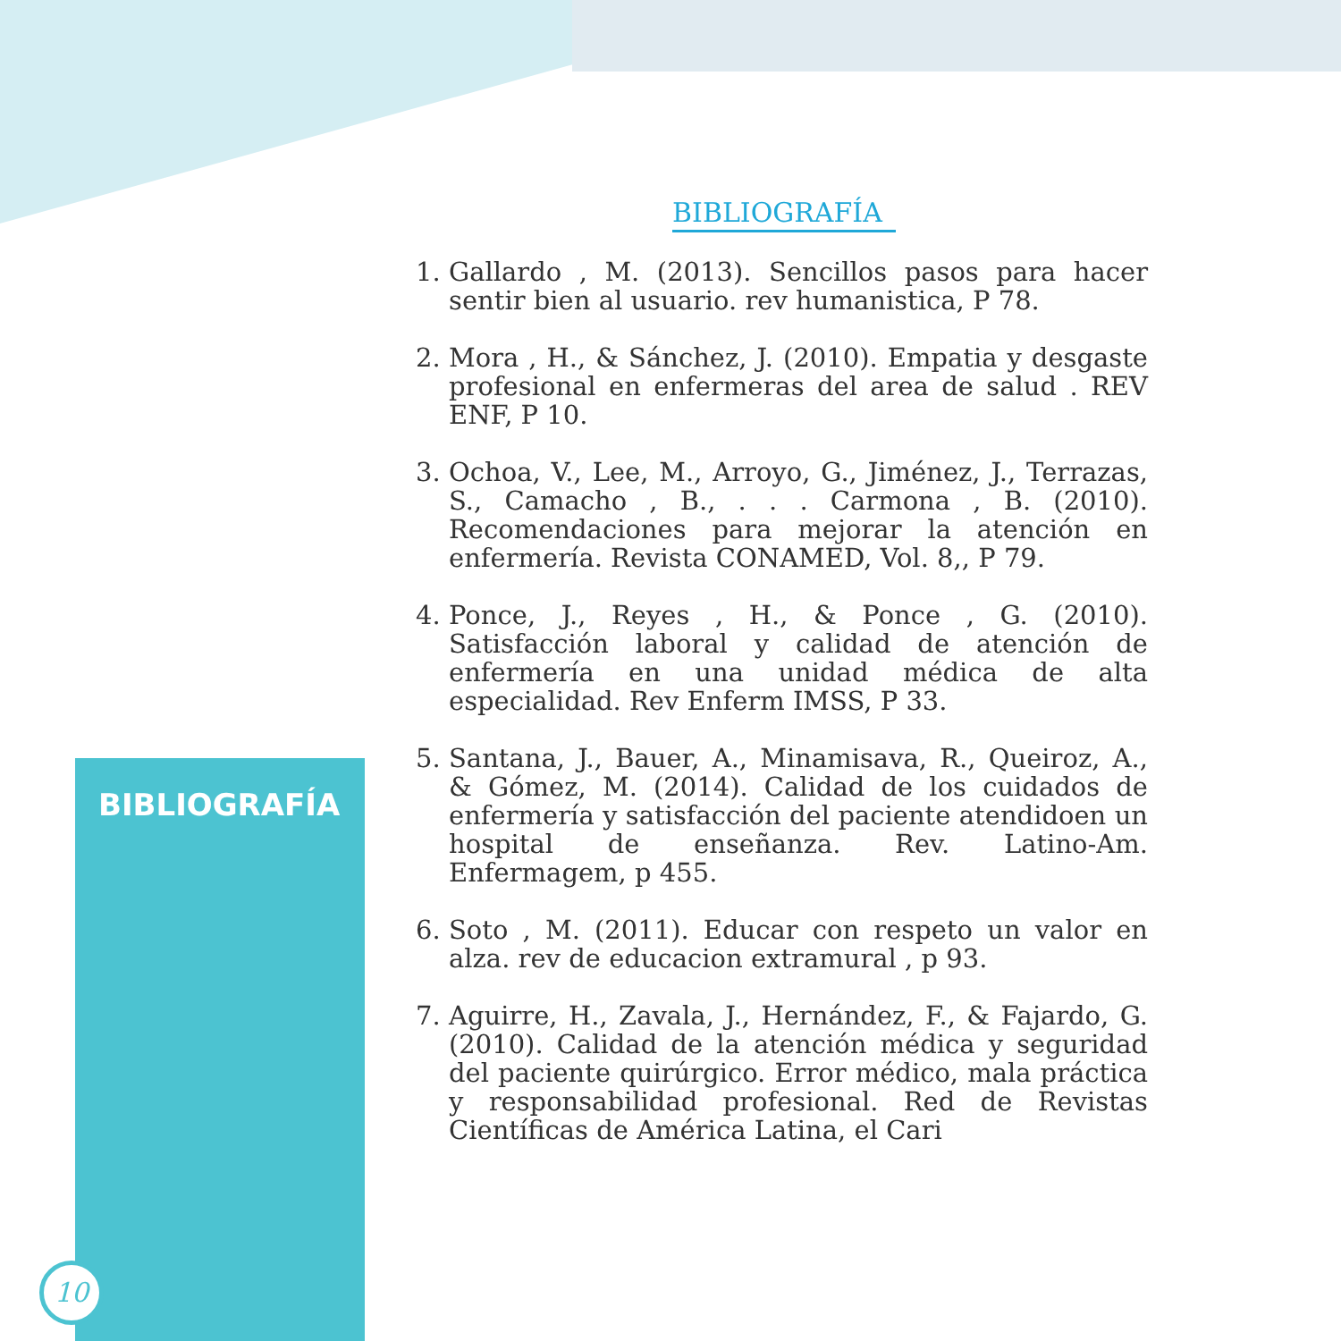BIBLIOGRAFÍA
10
BIBLIOGRAFÍA
1. Gallardo , M. (2013). Sencillos pasos para hacer sentir bien al usuario. rev humanistica, P 78.
2. Mora , H., & Sánchez, J. (2010). Empatia y desgaste profesional en enfermeras del area de salud . REV ENF, P 10.
3. Ochoa, V., Lee, M., Arroyo, G., Jiménez, J., Terrazas, S., Camacho , B., . . . Carmona , B. (2010). Recomendaciones para mejorar la atención en enfermería. Revista CONAMED, Vol. 8,, P 79.
4. Ponce, J., Reyes , H., & Ponce , G. (2010). Satisfacción laboral y calidad de atención de enfermería en una unidad médica de alta especialidad. Rev Enferm IMSS, P 33.
5. Santana, J., Bauer, A., Minamisava, R., Queiroz, A., & Gómez, M. (2014). Calidad de los cuidados de enfermería y satisfacción del paciente atendidoen un hospital de enseñanza. Rev. Latino-Am. Enfermagem, p 455.
6. Soto , M. (2011). Educar con respeto un valor en alza. rev de educacion extramural , p 93.
7. Aguirre, H., Zavala, J., Hernández, F., & Fajardo, G. (2010). Calidad de la atención médica y seguridad del paciente quirúrgico. Error médico, mala práctica y responsabilidad profesional. Red de Revistas Científicas de América Latina, el Cari